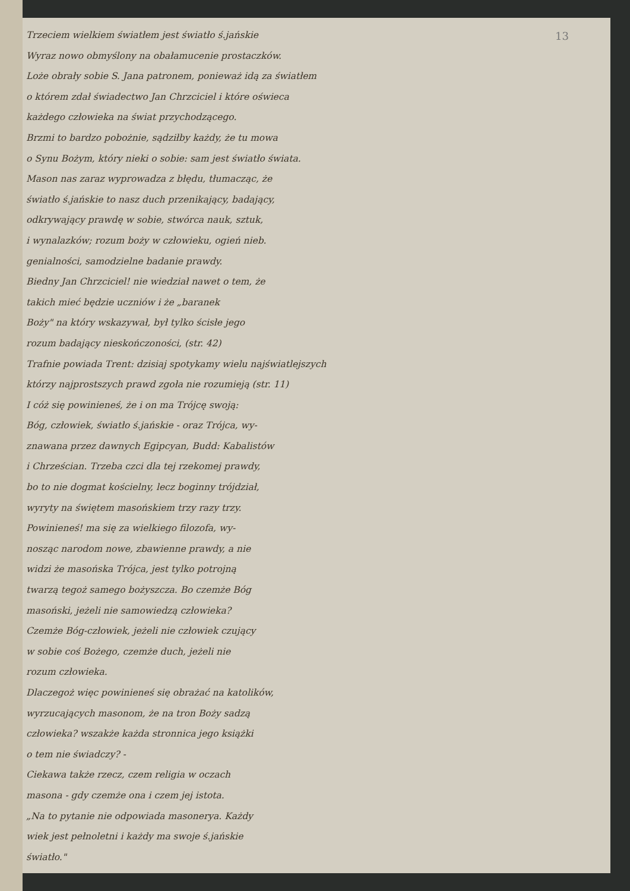13
Trzeciem wielkiem światłem jest światło ś.jańskie
Wyraz nowo obmyślony na obałamucenie prostaczków.
Loże obrały sobie S. Jana patronem, ponieważ idą za światłem
o którem zdał świadectwo Jan Chrzciciel i które oświeca
każdego człowieka na świat przychodzącego.
Brzmi to bardzo pobożnie, sądziłby każdy, że tu mowa
o Synu Bożym, który nieki o sobie: sam jest światło świata.
Mason nas zaraz wyprowadza z błędu, tłumacząc, że
światło ś.jańskie to nasz duch przenikający, badający,
odkrywający prawdę w sobie, stwórca nauk, sztuk,
i wynalazków; rozum boży w człowieku, ogień nieb.
genialności, samodzielne badanie prawdy.
Biedny Jan Chrzciciel! nie wiedział nawet o tem, że
takich mieć będzie uczniów i że „baranek
Boży" na który wskazywał, był tylko ścisłe jego
rozum badający nieskończoności, (str. 42)
Trafnie powiada Trent: dzisiaj spotykamy wielu najświatlejszych
którzy najprostszych prawd zgoła nie rozumieją (str. 11)
I cóż się powinieneś, że i on ma Trójcę swoją:
Bóg, człowiek, światło ś.jańskie - oraz Trójca, wy-
znawana przez dawnych Egipcyan, Budd: Kabalistów
i Chrześcian. Trzeba czci dla tej rzekomej prawdy,
bo to nie dogmat kościelny, lecz boginny trójdział,
wyryty na świętem masońskiem trzy razy trzy.
Powinieneś! ma się za wielkiego filozofa, wy-
nosząc narodom nowe, zbawienne prawdy, a nie
widzi że masońska Trójca, jest tylko potrojną
twarzą tegoż samego bożyszcza. Bo czemże Bóg
masoński, jeżeli nie samowiedzą człowieka?
Czemże Bóg-człowiek, jeżeli nie człowiek czujący
w sobie coś Bożego, czemże duch, jeżeli nie
rozum człowieka.
Dlaczegoż więc powinieneś się obrażać na katolików,
wyrzucających masonom, że na tron Boży sadzą
człowieka? wszakże każda stronnica jego książki
o tem nie świadczy? -
Ciekawa także rzecz, czem religia w oczach
masona - gdy czemże ona i czem jej istota.
„Na to pytanie nie odpowiada masonerya. Każdy
wiek jest pełnoletni i każdy ma swoje ś.jańskie
światło."